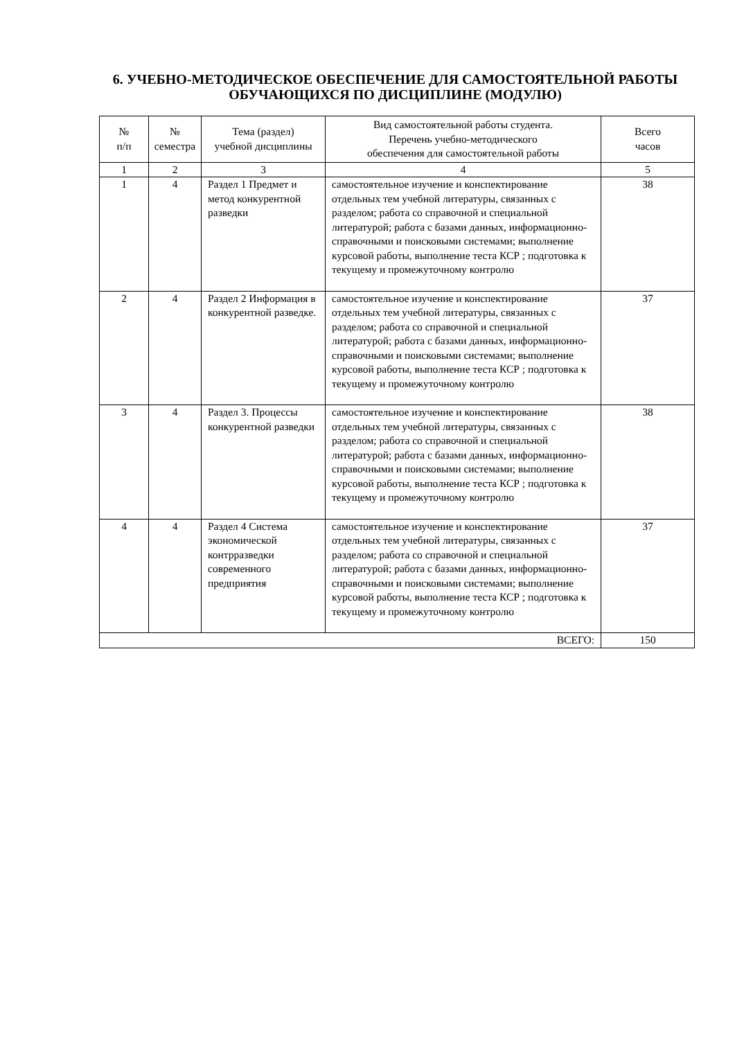6. УЧЕБНО-МЕТОДИЧЕСКОЕ ОБЕСПЕЧЕНИЕ ДЛЯ САМОСТОЯТЕЛЬНОЙ РАБОТЫ ОБУЧАЮЩИХСЯ ПО ДИСЦИПЛИНЕ (МОДУЛЮ)
| № п/п | № семестра | Тема (раздел) учебной дисциплины | Вид самостоятельной работы студента. Перечень учебно-методического обеспечения для самостоятельной работы | Всего часов |
| --- | --- | --- | --- | --- |
| 1 | 2 | 3 | 4 | 5 |
| 1 | 4 | Раздел 1 Предмет и метод конкурентной разведки | самостоятельное изучение и конспектирование отдельных тем учебной литературы, связанных с разделом; работа со справочной и специальной литературой; работа с базами данных, информационно-справочными и поисковыми системами; выполнение курсовой работы, выполнение теста КСР ; подготовка к текущему и промежуточному контролю | 38 |
| 2 | 4 | Раздел 2 Информация в конкурентной разведке. | самостоятельное изучение и конспектирование отдельных тем учебной литературы, связанных с разделом; работа со справочной и специальной литературой; работа с базами данных, информационно-справочными и поисковыми системами; выполнение курсовой работы, выполнение теста КСР ; подготовка к текущему и промежуточному контролю | 37 |
| 3 | 4 | Раздел 3. Процессы конкурентной разведки | самостоятельное изучение и конспектирование отдельных тем учебной литературы, связанных с разделом; работа со справочной и специальной литературой; работа с базами данных, информационно-справочными и поисковыми системами; выполнение курсовой работы, выполнение теста КСР ; подготовка к текущему и промежуточному контролю | 38 |
| 4 | 4 | Раздел 4 Система экономической контрразведки современного предприятия | самостоятельное изучение и конспектирование отдельных тем учебной литературы, связанных с разделом; работа со справочной и специальной литературой; работа с базами данных, информационно-справочными и поисковыми системами; выполнение курсовой работы, выполнение теста КСР ; подготовка к текущему и промежуточному контролю | 37 |
| ВСЕГО: | | | | 150 |